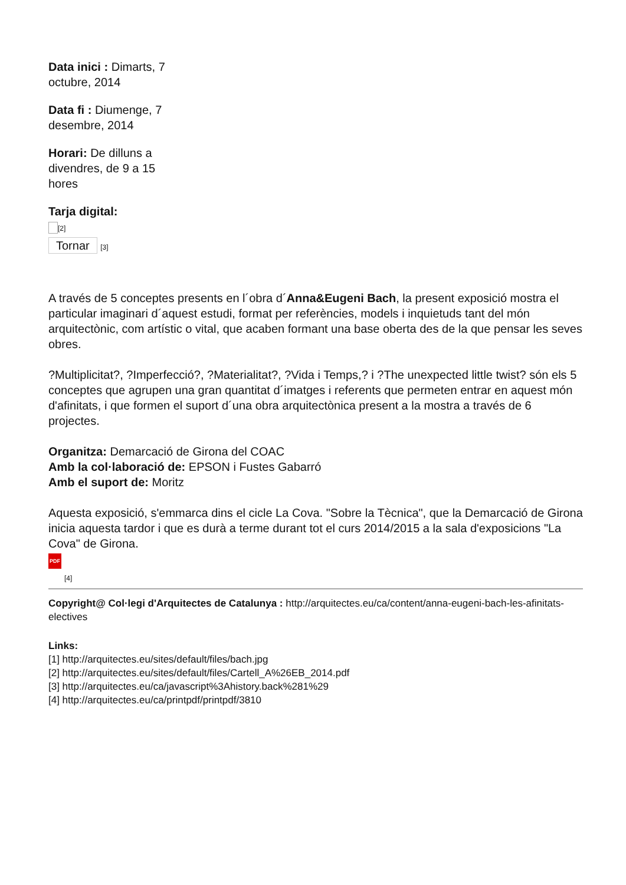Data inici : Dimarts, 7 octubre, 2014
Data fi : Diumenge, 7 desembre, 2014
Horari: De dilluns a divendres, de 9 a 15 hores
Tarja digital:
[2]
Tornar [3]
A través de 5 conceptes presents en l´obra d´Anna&Eugeni Bach, la present exposició mostra el particular imaginari d´aquest estudi, format per referències, models i inquietuds tant del món arquitectònic, com artístic o vital, que acaben formant una base oberta des de la que pensar les seves obres.
?Multiplicitat?, ?Imperfecció?, ?Materialitat?, ?Vida i Temps,? i ?The unexpected little twist? són els 5 conceptes que agrupen una gran quantitat d´imatges i referents que permeten entrar en aquest món d'afinitats, i que formen el suport d´una obra arquitectònica present a la mostra a través de 6 projectes.
Organitza: Demarcació de Girona del COAC
Amb la col·laboració de: EPSON i Fustes Gabarró
Amb el suport de: Moritz
Aquesta exposició, s'emmarca dins el cicle La Cova. "Sobre la Tècnica", que la Demarcació de Girona inicia aquesta tardor i que es durà a terme durant tot el curs 2014/2015 a la sala d'exposicions "La Cova" de Girona.
PDF
[4]
Copyright@ Col·legi d'Arquitectes de Catalunya : http://arquitectes.eu/ca/content/anna-eugeni-bach-les-afinitats-electives
Links:
[1] http://arquitectes.eu/sites/default/files/bach.jpg
[2] http://arquitectes.eu/sites/default/files/Cartell_A%26EB_2014.pdf
[3] http://arquitectes.eu/ca/javascript%3Ahistory.back%281%29
[4] http://arquitectes.eu/ca/printpdf/printpdf/3810